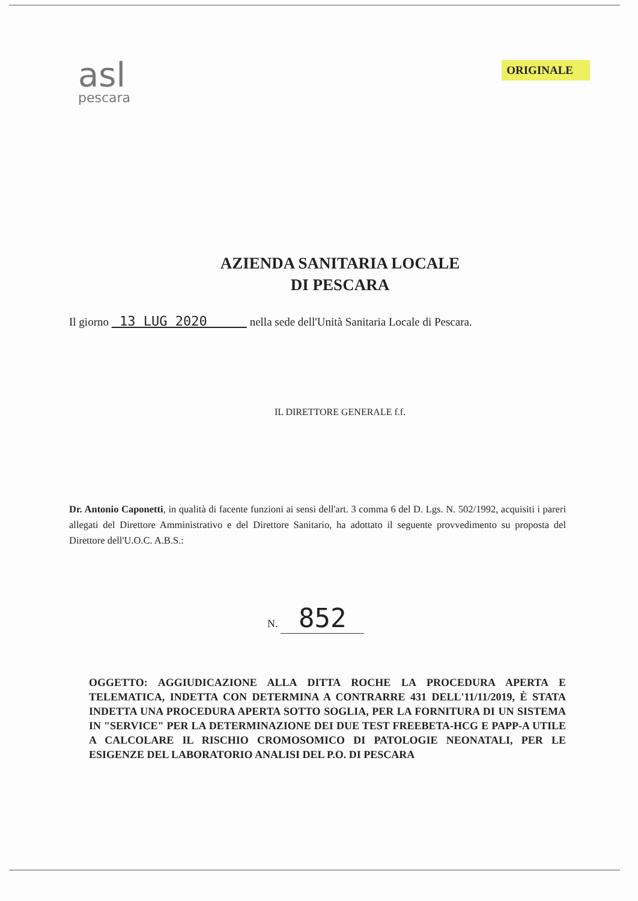asl
pescara
ORIGINALE
AZIENDA SANITARIA LOCALE
DI PESCARA
Il giorno 13 LUG 2020 nella sede dell'Unità Sanitaria Locale di Pescara.
IL DIRETTORE GENERALE f.f.
Dr. Antonio Caponetti, in qualità di facente funzioni ai sensi dell'art. 3 comma 6 del D. Lgs. N. 502/1992, acquisiti i pareri allegati del Direttore Amministrativo e del Direttore Sanitario, ha adottato il seguente provvedimento su proposta del Direttore dell'U.O.C. A.B.S.:
N. 852
OGGETTO: AGGIUDICAZIONE ALLA DITTA ROCHE LA PROCEDURA APERTA E TELEMATICA, INDETTA CON DETERMINA A CONTRARRE 431 DELL'11/11/2019, È STATA INDETTA UNA PROCEDURA APERTA SOTTO SOGLIA, PER LA FORNITURA DI UN SISTEMA IN "SERVICE" PER LA DETERMINAZIONE DEI DUE TEST FREEBETA-HCG E PAPP-A UTILE A CALCOLARE IL RISCHIO CROMOSOMICO DI PATOLOGIE NEONATALI, PER LE ESIGENZE DEL LABORATORIO ANALISI DEL P.O. DI PESCARA